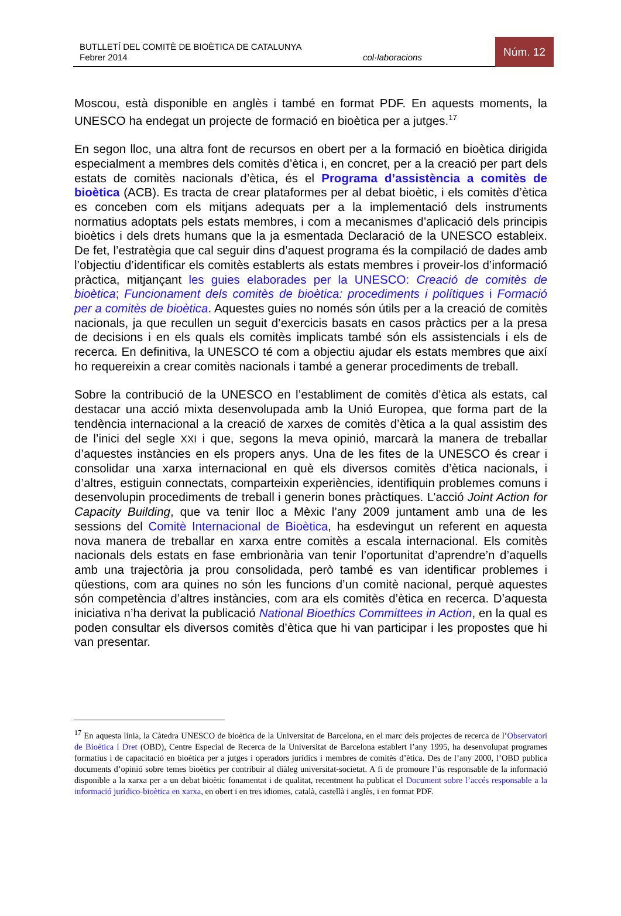BUTLLETÍ DEL COMITÈ DE BIOÈTICA DE CATALUNYA
Febrer 2014
col·laboracions
Núm. 12
Moscou, està disponible en anglès i també en format PDF. En aquests moments, la UNESCO ha endegat un projecte de formació en bioètica per a jutges.<sup>17</sup>
En segon lloc, una altra font de recursos en obert per a la formació en bioètica dirigida especialment a membres dels comitès d’ètica i, en concret, per a la creació per part dels estats de comitès nacionals d’ètica, és el Programa d’assistència a comitès de bioètica (ACB). Es tracta de crear plataformes per al debat bioètic, i els comitès d’ètica es conceben com els mitjans adequats per a la implementació dels instruments normatius adoptats pels estats membres, i com a mecanismes d’aplicació dels principis bioètics i dels drets humans que la ja esmentada Declaració de la UNESCO estableix. De fet, l’estratègia que cal seguir dins d’aquest programa és la compilació de dades amb l’objectiu d’identificar els comitès establerts als estats membres i proveir-los d’informació pràctica, mitjançant les guies elaborades per la UNESCO: Creació de comitès de bioètica; Funcionament dels comitès de bioètica: procediments i polítiques i Formació per a comitès de bioètica. Aquestes guies no només són útils per a la creació de comitès nacionals, ja que recullen un seguit d’exercicis basats en casos pràctics per a la presa de decisions i en els quals els comitès implicats també són els assistencials i els de recerca. En definitiva, la UNESCO té com a objectiu ajudar els estats membres que així ho requereixin a crear comitès nacionals i també a generar procediments de treball.
Sobre la contribució de la UNESCO en l’establiment de comitès d’ètica als estats, cal destacar una acció mixta desenvolupada amb la Unió Europea, que forma part de la tendència internacional a la creació de xarxes de comitès d’ètica a la qual assistim des de l’inici del segle XXI i que, segons la meva opinió, marcarà la manera de treballar d’aquestes instàncies en els propers anys. Una de les fites de la UNESCO és crear i consolidar una xarxa internacional en què els diversos comitès d’ètica nacionals, i d’altres, estiguin connectats, comparteixin experiències, identifiquin problemes comuns i desenvolupin procediments de treball i generin bones pràctiques. L’acció Joint Action for Capacity Building, que va tenir lloc a Mèxic l’any 2009 juntament amb una de les sessions del Comitè Internacional de Bioètica, ha esdevingut un referent en aquesta nova manera de treballar en xarxa entre comitès a escala internacional. Els comitès nacionals dels estats en fase embrionària van tenir l’oportunitat d’aprendre’n d’aquells amb una trajectòria ja prou consolidada, però també es van identificar problemes i qüestions, com ara quines no són les funcions d’un comitè nacional, perquè aquestes són competència d’altres instàncies, com ara els comitès d’ètica en recerca. D’aquesta iniciativa n’ha derivat la publicació National Bioethics Committees in Action, en la qual es poden consultar els diversos comitès d’ètica que hi van participar i les propostes que hi van presentar.
<sup>17</sup> En aquesta línia, la Càtedra UNESCO de bioètica de la Universitat de Barcelona, en el marc dels projectes de recerca de l’Observatori de Bioètica i Dret (OBD), Centre Especial de Recerca de la Universitat de Barcelona establert l’any 1995, ha desenvolupat programes formatius i de capacitació en bioètica per a jutges i operadors jurídics i membres de comitès d’ètica. Des de l’any 2000, l’OBD publica documents d’opinió sobre temes bioètics per contribuir al diàleg universitat-societat. A fi de promoure l’ús responsable de la informació disponible a la xarxa per a un debat bioètic fonamentat i de qualitat, recentment ha publicat el Document sobre l’accés responsable a la informació jurídico-bioètica en xarxa, en obert i en tres idiomes, català, castellà i anglès, i en format PDF.